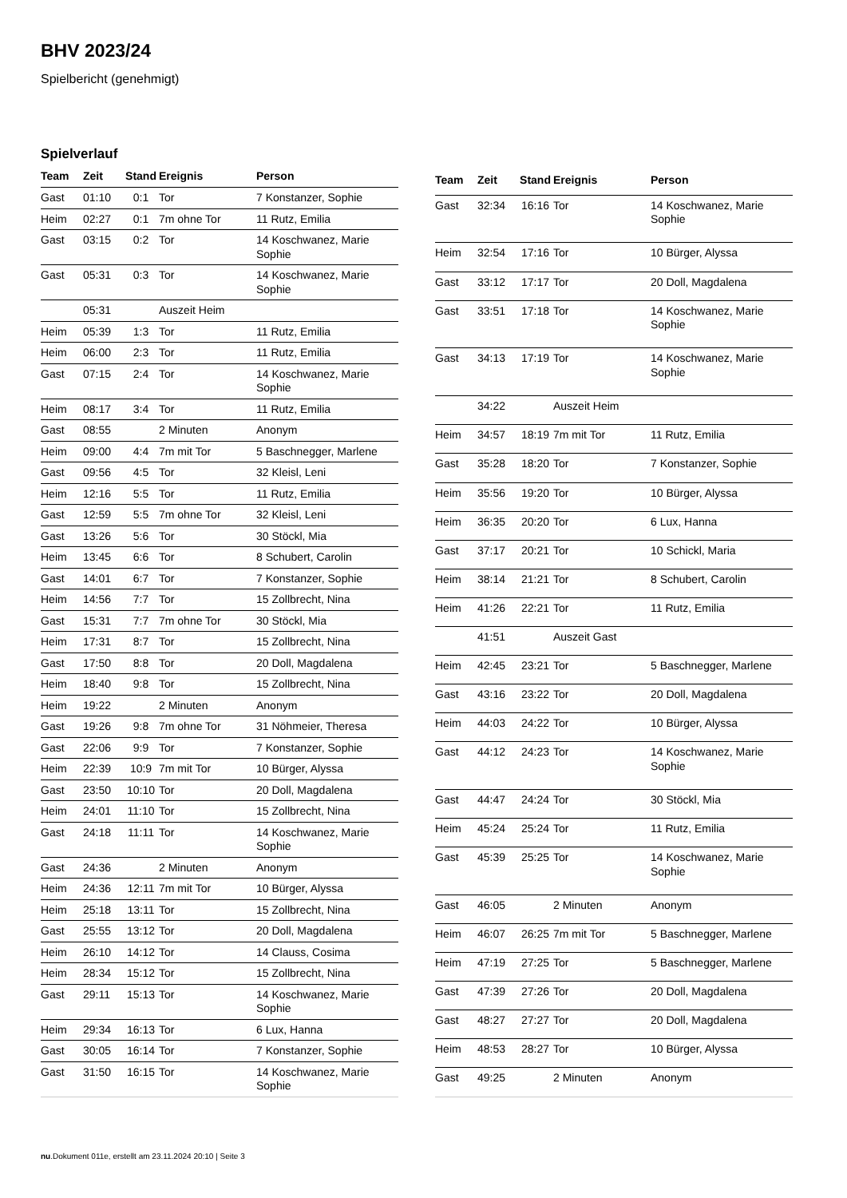BHV 2023/24
Spielbericht (genehmigt)
Spielverlauf
| Team | Zeit | Stand | Ereignis | Person |
| --- | --- | --- | --- | --- |
| Gast | 01:10 | 0:1 | Tor | 7 Konstanzer, Sophie |
| Heim | 02:27 | 0:1 | 7m ohne Tor | 11 Rutz, Emilia |
| Gast | 03:15 | 0:2 | Tor | 14 Koschwanez, Marie Sophie |
| Gast | 05:31 | 0:3 | Tor | 14 Koschwanez, Marie Sophie |
| | 05:31 | | Auszeit Heim | |
| Heim | 05:39 | 1:3 | Tor | 11 Rutz, Emilia |
| Heim | 06:00 | 2:3 | Tor | 11 Rutz, Emilia |
| Gast | 07:15 | 2:4 | Tor | 14 Koschwanez, Marie Sophie |
| Heim | 08:17 | 3:4 | Tor | 11 Rutz, Emilia |
| Gast | 08:55 | | 2 Minuten | Anonym |
| Heim | 09:00 | 4:4 | 7m mit Tor | 5 Baschnegger, Marlene |
| Gast | 09:56 | 4:5 | Tor | 32 Kleisl, Leni |
| Heim | 12:16 | 5:5 | Tor | 11 Rutz, Emilia |
| Gast | 12:59 | 5:5 | 7m ohne Tor | 32 Kleisl, Leni |
| Gast | 13:26 | 5:6 | Tor | 30 Stöckl, Mia |
| Heim | 13:45 | 6:6 | Tor | 8 Schubert, Carolin |
| Gast | 14:01 | 6:7 | Tor | 7 Konstanzer, Sophie |
| Heim | 14:56 | 7:7 | Tor | 15 Zollbrecht, Nina |
| Gast | 15:31 | 7:7 | 7m ohne Tor | 30 Stöckl, Mia |
| Heim | 17:31 | 8:7 | Tor | 15 Zollbrecht, Nina |
| Gast | 17:50 | 8:8 | Tor | 20 Doll, Magdalena |
| Heim | 18:40 | 9:8 | Tor | 15 Zollbrecht, Nina |
| Heim | 19:22 | | 2 Minuten | Anonym |
| Gast | 19:26 | 9:8 | 7m ohne Tor | 31 Nöhmeier, Theresa |
| Gast | 22:06 | 9:9 | Tor | 7 Konstanzer, Sophie |
| Heim | 22:39 | 10:9 | 7m mit Tor | 10 Bürger, Alyssa |
| Gast | 23:50 | 10:10 | Tor | 20 Doll, Magdalena |
| Heim | 24:01 | 11:10 | Tor | 15 Zollbrecht, Nina |
| Gast | 24:18 | 11:11 | Tor | 14 Koschwanez, Marie Sophie |
| Gast | 24:36 | | 2 Minuten | Anonym |
| Heim | 24:36 | 12:11 | 7m mit Tor | 10 Bürger, Alyssa |
| Heim | 25:18 | 13:11 | Tor | 15 Zollbrecht, Nina |
| Gast | 25:55 | 13:12 | Tor | 20 Doll, Magdalena |
| Heim | 26:10 | 14:12 | Tor | 14 Clauss, Cosima |
| Heim | 28:34 | 15:12 | Tor | 15 Zollbrecht, Nina |
| Gast | 29:11 | 15:13 | Tor | 14 Koschwanez, Marie Sophie |
| Heim | 29:34 | 16:13 | Tor | 6 Lux, Hanna |
| Gast | 30:05 | 16:14 | Tor | 7 Konstanzer, Sophie |
| Gast | 31:50 | 16:15 | Tor | 14 Koschwanez, Marie Sophie |
| Team | Zeit | Stand | Ereignis | Person |
| --- | --- | --- | --- | --- |
| Gast | 32:34 | 16:16 | Tor | 14 Koschwanez, Marie Sophie |
| Heim | 32:54 | 17:16 | Tor | 10 Bürger, Alyssa |
| Gast | 33:12 | 17:17 | Tor | 20 Doll, Magdalena |
| Gast | 33:51 | 17:18 | Tor | 14 Koschwanez, Marie Sophie |
| Gast | 34:13 | 17:19 | Tor | 14 Koschwanez, Marie Sophie |
| | 34:22 | | Auszeit Heim | |
| Heim | 34:57 | 18:19 | 7m mit Tor | 11 Rutz, Emilia |
| Gast | 35:28 | 18:20 | Tor | 7 Konstanzer, Sophie |
| Heim | 35:56 | 19:20 | Tor | 10 Bürger, Alyssa |
| Heim | 36:35 | 20:20 | Tor | 6 Lux, Hanna |
| Gast | 37:17 | 20:21 | Tor | 10 Schickl, Maria |
| Heim | 38:14 | 21:21 | Tor | 8 Schubert, Carolin |
| Heim | 41:26 | 22:21 | Tor | 11 Rutz, Emilia |
| | 41:51 | | Auszeit Gast | |
| Heim | 42:45 | 23:21 | Tor | 5 Baschnegger, Marlene |
| Gast | 43:16 | 23:22 | Tor | 20 Doll, Magdalena |
| Heim | 44:03 | 24:22 | Tor | 10 Bürger, Alyssa |
| Gast | 44:12 | 24:23 | Tor | 14 Koschwanez, Marie Sophie |
| Gast | 44:47 | 24:24 | Tor | 30 Stöckl, Mia |
| Heim | 45:24 | 25:24 | Tor | 11 Rutz, Emilia |
| Gast | 45:39 | 25:25 | Tor | 14 Koschwanez, Marie Sophie |
| Gast | 46:05 | | 2 Minuten | Anonym |
| Heim | 46:07 | 26:25 | 7m mit Tor | 5 Baschnegger, Marlene |
| Heim | 47:19 | 27:25 | Tor | 5 Baschnegger, Marlene |
| Gast | 47:39 | 27:26 | Tor | 20 Doll, Magdalena |
| Gast | 48:27 | 27:27 | Tor | 20 Doll, Magdalena |
| Heim | 48:53 | 28:27 | Tor | 10 Bürger, Alyssa |
| Gast | 49:25 | | 2 Minuten | Anonym |
nu.Dokument 011e, erstellt am 23.11.2024 20:10 | Seite 3